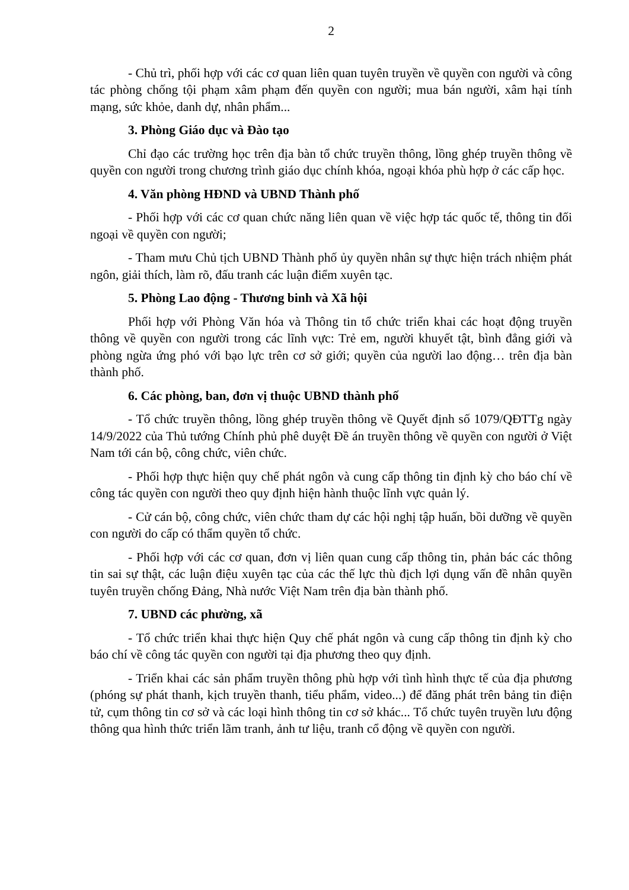2
- Chủ trì, phối hợp với các cơ quan liên quan tuyên truyền về quyền con người và công tác phòng chống tội phạm xâm phạm đến quyền con người; mua bán người, xâm hại tính mạng, sức khỏe, danh dự, nhân phẩm...
3. Phòng Giáo dục và Đào tạo
Chỉ đạo các trường học trên địa bàn tổ chức truyền thông, lồng ghép truyền thông về quyền con người trong chương trình giáo dục chính khóa, ngoại khóa phù hợp ở các cấp học.
4. Văn phòng HĐND và UBND Thành phố
- Phối hợp với các cơ quan chức năng liên quan về việc hợp tác quốc tế, thông tin đối ngoại về quyền con người;
- Tham mưu Chủ tịch UBND Thành phố ủy quyền nhân sự thực hiện trách nhiệm phát ngôn, giải thích, làm rõ, đấu tranh các luận điểm xuyên tạc.
5. Phòng Lao động - Thương binh và Xã hội
Phối hợp với Phòng Văn hóa và Thông tin tổ chức triển khai các hoạt động truyền thông về quyền con người trong các lĩnh vực: Trẻ em, người khuyết tật, bình đẳng giới và phòng ngừa ứng phó với bạo lực trên cơ sở giới; quyền của người lao động… trên địa bàn thành phố.
6. Các phòng, ban, đơn vị thuộc UBND thành phố
- Tổ chức truyền thông, lồng ghép truyền thông về Quyết định số 1079/QĐTTg ngày 14/9/2022 của Thủ tướng Chính phủ phê duyệt Đề án truyền thông về quyền con người ở Việt Nam tới cán bộ, công chức, viên chức.
- Phối hợp thực hiện quy chế phát ngôn và cung cấp thông tin định kỳ cho báo chí về công tác quyền con người theo quy định hiện hành thuộc lĩnh vực quản lý.
- Cử cán bộ, công chức, viên chức tham dự các hội nghị tập huấn, bồi dưỡng về quyền con người do cấp có thẩm quyền tổ chức.
- Phối hợp với các cơ quan, đơn vị liên quan cung cấp thông tin, phản bác các thông tin sai sự thật, các luận điệu xuyên tạc của các thế lực thù địch lợi dụng vấn đề nhân quyền tuyên truyền chống Đảng, Nhà nước Việt Nam trên địa bàn thành phố.
7. UBND các phường, xã
- Tổ chức triển khai thực hiện Quy chế phát ngôn và cung cấp thông tin định kỳ cho báo chí về công tác quyền con người tại địa phương theo quy định.
- Triển khai các sản phẩm truyền thông phù hợp với tình hình thực tế của địa phương (phóng sự phát thanh, kịch truyền thanh, tiểu phẩm, video...) để đăng phát trên bảng tin điện tử, cụm thông tin cơ sở và các loại hình thông tin cơ sở khác... Tổ chức tuyên truyền lưu động thông qua hình thức triển lãm tranh, ảnh tư liệu, tranh cổ động về quyền con người.